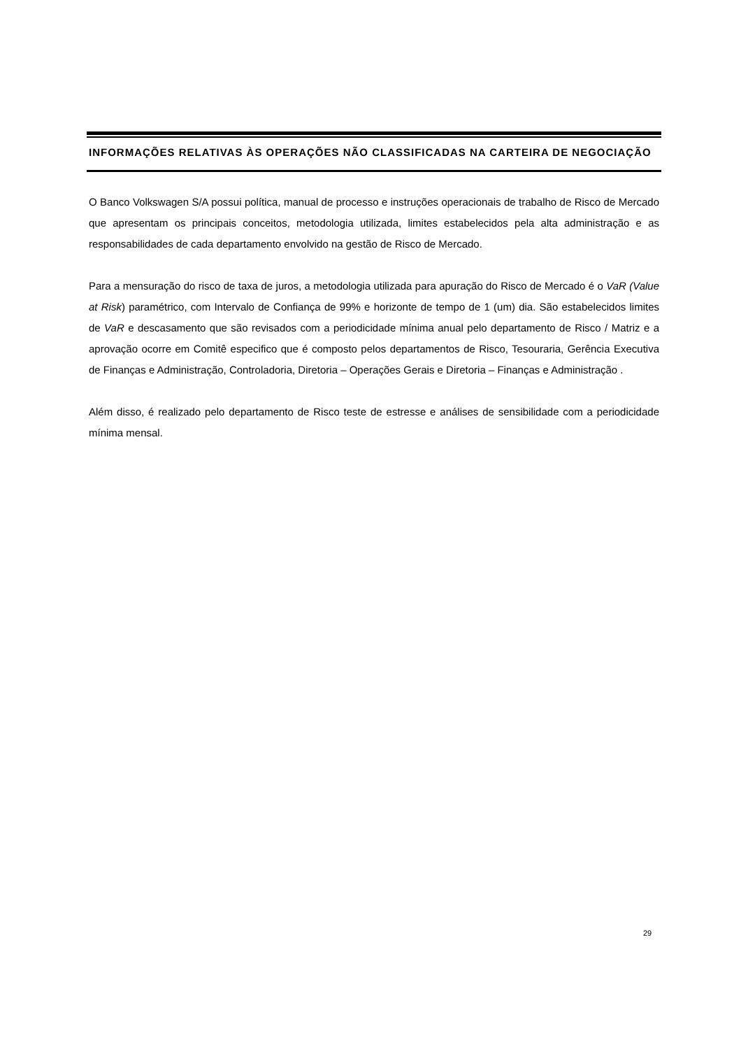INFORMAÇÕES RELATIVAS ÀS OPERAÇÕES NÃO CLASSIFICADAS NA CARTEIRA DE NEGOCIAÇÃO
O Banco Volkswagen S/A possui política, manual de processo e instruções operacionais de trabalho de Risco de Mercado que apresentam os principais conceitos, metodologia utilizada, limites estabelecidos pela alta administração e as responsabilidades de cada departamento envolvido na gestão de Risco de Mercado.
Para a mensuração do risco de taxa de juros, a metodologia utilizada para apuração do Risco de Mercado é o VaR (Value at Risk) paramétrico, com Intervalo de Confiança de 99% e horizonte de tempo de 1 (um) dia. São estabelecidos limites de VaR e descasamento que são revisados com a periodicidade mínima anual pelo departamento de Risco / Matriz e a aprovação ocorre em Comitê especifico que é composto pelos departamentos de Risco, Tesouraria, Gerência Executiva de Finanças e Administração, Controladoria, Diretoria – Operações Gerais e Diretoria – Finanças e Administração .
Além disso, é realizado pelo departamento de Risco teste de estresse e análises de sensibilidade com a periodicidade mínima mensal.
29